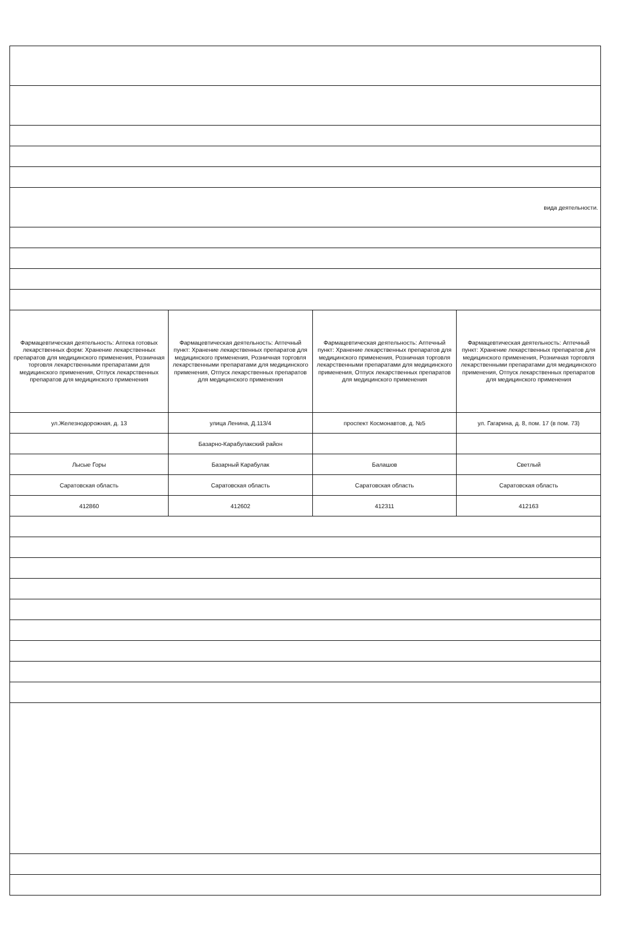| вида деятельности. | | | |
| Фармацевтическая деятельность: Аптека готовых лекарственных форм: Хранение лекарственных препаратов для медицинского применения, Розничная торговля лекарственными препаратами для медицинского применения, Отпуск лекарственных препаратов для медицинского применения | Фармацевтическая деятельность: Аптечный пункт: Хранение лекарственных препаратов для медицинского применения, Розничная торговля лекарственными препаратами для медицинского применения, Отпуск лекарственных препаратов для медицинского применения | Фармацевтическая деятельность: Аптечный пункт: Хранение лекарственных препаратов для медицинского применения, Розничная торговля лекарственными препаратами для медицинского применения, Отпуск лекарственных препаратов для медицинского применения | Фармацевтическая деятельность: Аптечный пункт: Хранение лекарственных препаратов для медицинского применения, Розничная торговля лекарственными препаратами для медицинского применения, Отпуск лекарственных препаратов для медицинского применения |
| ул.Железнодорожная, д. 13 | улица Ленина, Д.113/4 | проспект Космонавтов, д. №5 | ул. Гагарина, д. 8, пом. 17 (в пом. 73) |
| | Базарно-Карабулакский район | | |
| Лысые Горы | Базарный Карабулак | Балашов | Светлый |
| Саратовская область | Саратовская область | Саратовская область | Саратовская область |
| 412860 | 412602 | 412311 | 412163 |